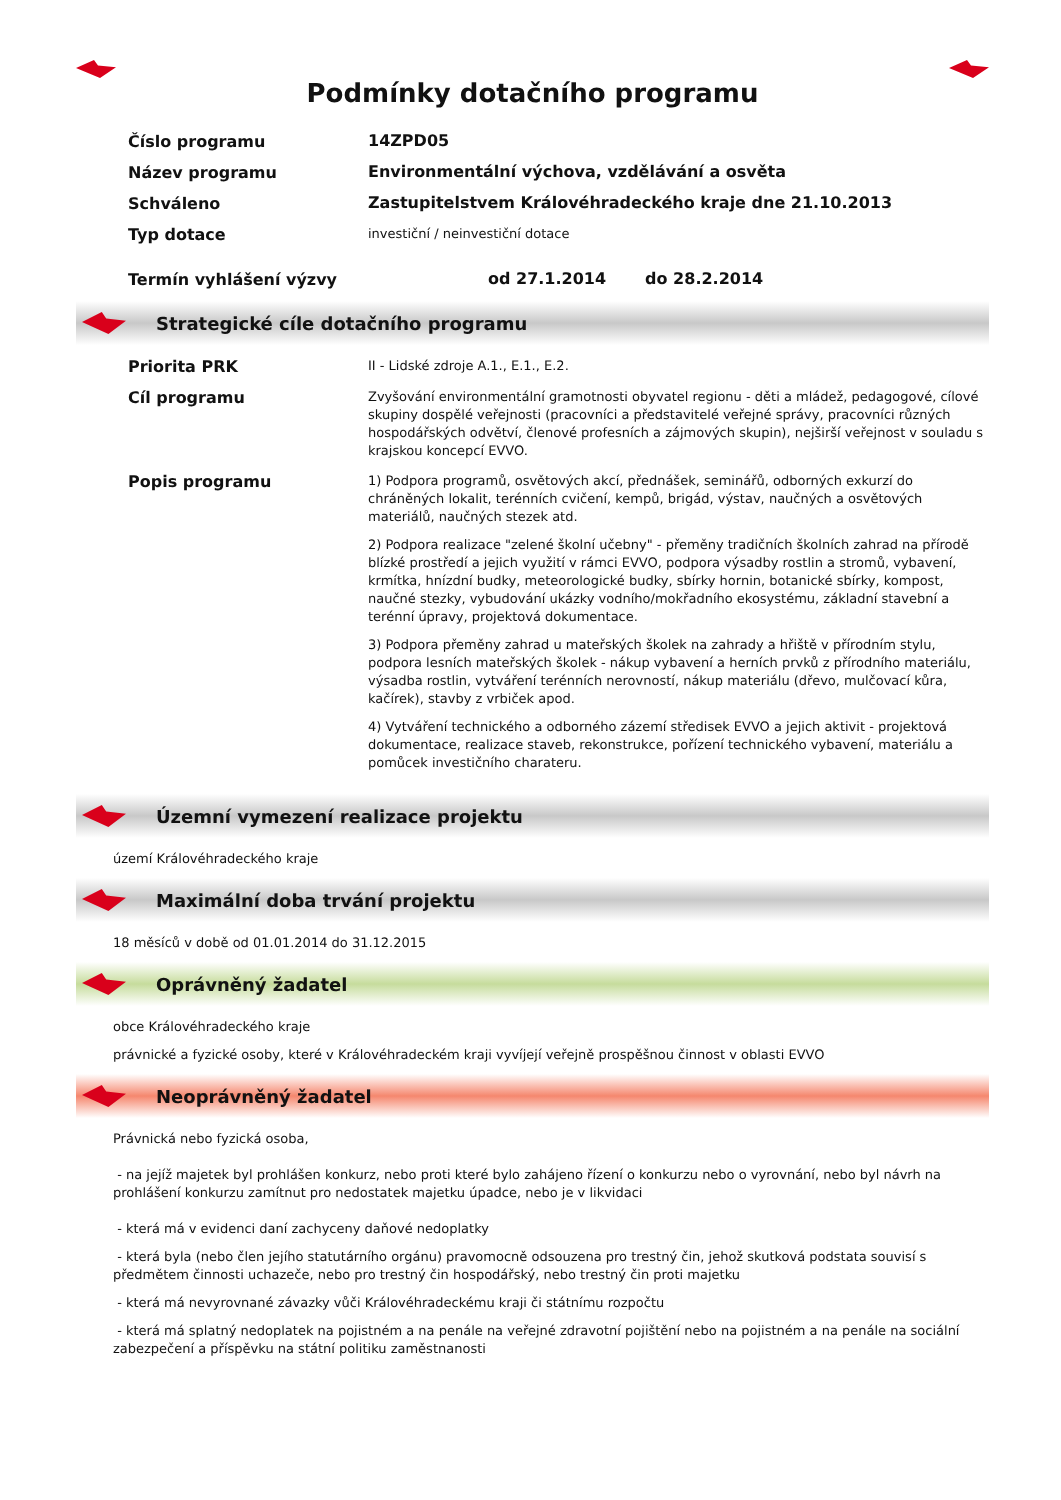Podmínky dotačního programu
Číslo programu
14ZPD05
Název programu
Environmentální výchova, vzdělávání a osvěta
Schváleno
Zastupitelstvem Královéhradeckého kraje dne 21.10.2013
Typ dotace
investiční / neinvestiční dotace
Termín vyhlášení výzvy
od 27.1.2014 do 28.2.2014
Strategické cíle dotačního programu
Priorita PRK
II - Lidské zdroje A.1., E.1., E.2.
Cíl programu
Zvyšování environmentální gramotnosti obyvatel regionu - děti a mládež, pedagogové, cílové skupiny dospělé veřejnosti (pracovníci a představitelé veřejné správy, pracovníci různých hospodářských odvětví, členové profesních a zájmových skupin), nejširší veřejnost v souladu s krajskou koncepcí EVVO.
Popis programu
1) Podpora programů, osvětových akcí, přednášek, seminářů, odborných exkurzí do chráněných lokalit, terénních cvičení, kempů, brigád, výstav, naučných a osvětových materiálů, naučných stezek atd.
2) Podpora realizace "zelené školní učebny" - přeměny tradičních školních zahrad na přírodě blízké prostředí a jejich využití v rámci EVVO, podpora výsadby rostlin a stromů, vybavení, krmítka, hnízdní budky, meteorologické budky, sbírky hornin, botanické sbírky, kompost, naučné stezky, vybudování ukázky vodního/mokřadního ekosystému, základní stavební a terénní úpravy, projektová dokumentace.
3) Podpora přeměny zahrad u mateřských školek na zahrady a hřiště v přírodním stylu, podpora lesních mateřských školek - nákup vybavení a herních prvků z přírodního materiálu, výsadba rostlin, vytváření terénních nerovností, nákup materiálu (dřevo, mulčovací kůra, kačírek), stavby z vrbiček apod.
4) Vytváření technického a odborného zázemí středisek EVVO a jejich aktivit - projektová dokumentace, realizace staveb, rekonstrukce, pořízení technického vybavení, materiálu a pomůcek investičního charateru.
Územní vymezení realizace projektu
území Královéhradeckého kraje
Maximální doba trvání projektu
18 měsíců v době od 01.01.2014 do 31.12.2015
Oprávněný žadatel
obce Královéhradeckého kraje
právnické a fyzické osoby, které v Královéhradeckém kraji vyvíjejí veřejně prospěšnou činnost v oblasti EVVO
Neoprávněný žadatel
Právnická nebo fyzická osoba,
- na jejíž majetek byl prohlášen konkurz, nebo proti které bylo zahájeno řízení o konkurzu nebo o vyrovnání, nebo byl návrh na prohlášení konkurzu zamítnut pro nedostatek majetku úpadce, nebo je v likvidaci
- která má v evidenci daní zachyceny daňové nedoplatky
- která byla (nebo člen jejího statutárního orgánu) pravomocně odsouzena pro trestný čin, jehož skutková podstata souvisí s předmětem činnosti uchazeče, nebo pro trestný čin hospodářský, nebo trestný čin proti majetku
- která má nevyrovnané závazky vůči Královéhradeckému kraji či státnímu rozpočtu
- která má splatný nedoplatek na pojistném a na penále na veřejné zdravotní pojištění nebo na pojistném a na penále na sociální zabezpečení a příspěvku na státní politiku zaměstnanosti